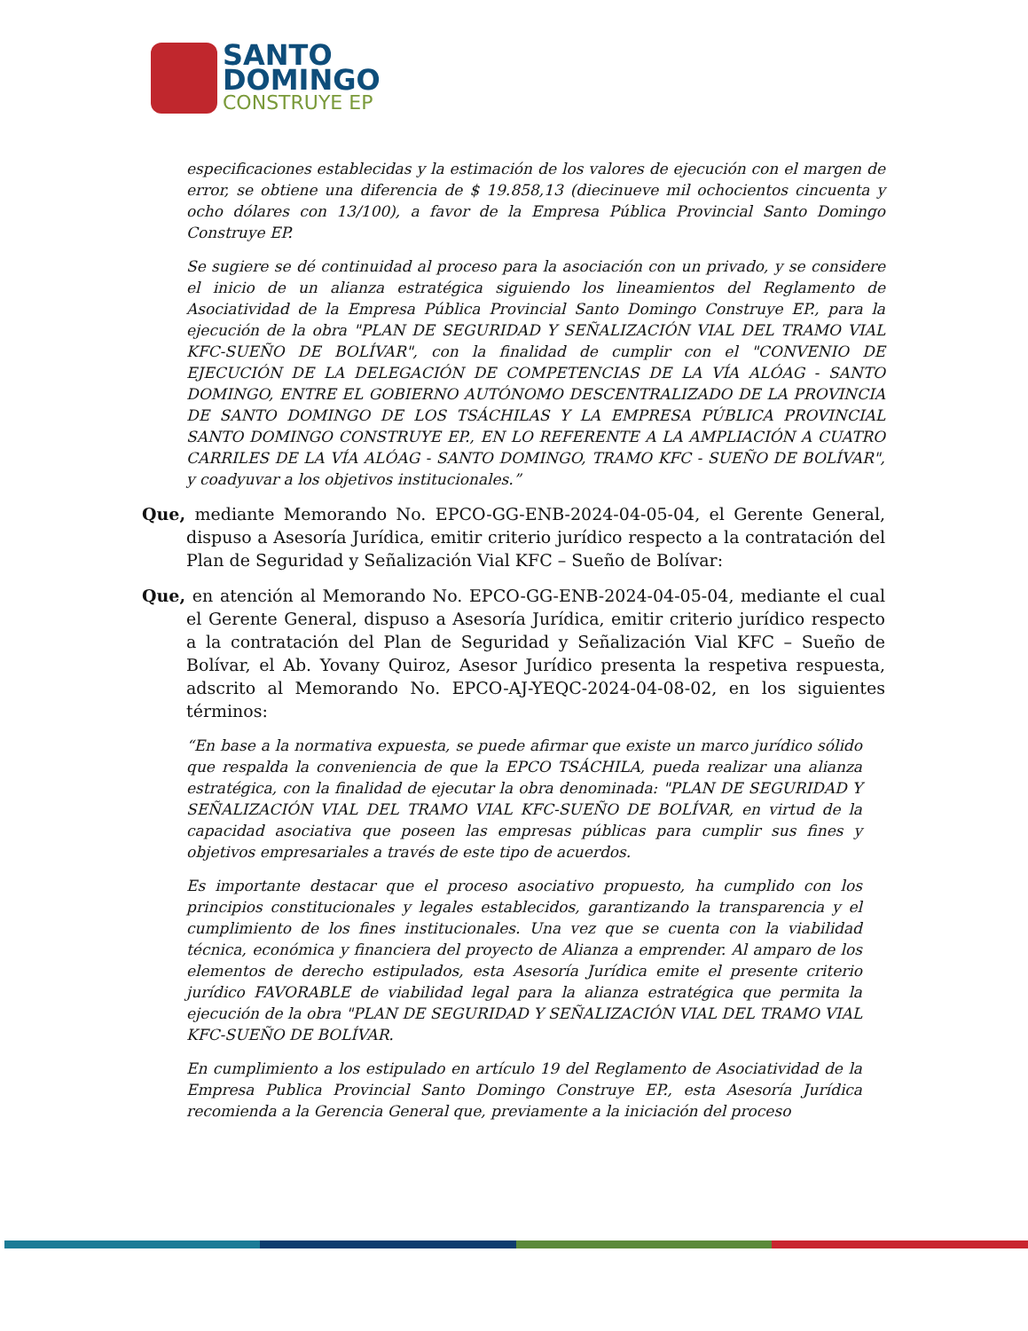SANTO
DOMINGO
CONSTRUYE EP
especificaciones establecidas y la estimación de los valores de ejecución con el margen de error, se obtiene una diferencia de $ 19.858,13 (diecinueve mil ochocientos cincuenta y ocho dólares con 13/100), a favor de la Empresa Pública Provincial Santo Domingo Construye EP.
Se sugiere se dé continuidad al proceso para la asociación con un privado, y se considere el inicio de un alianza estratégica siguiendo los lineamientos del Reglamento de Asociatividad de la Empresa Pública Provincial Santo Domingo Construye EP., para la ejecución de la obra "PLAN DE SEGURIDAD Y SEÑALIZACIÓN VIAL DEL TRAMO VIAL KFC-SUEÑO DE BOLÍVAR", con la finalidad de cumplir con el "CONVENIO DE EJECUCIÓN DE LA DELEGACIÓN DE COMPETENCIAS DE LA VÍA ALÓAG - SANTO DOMINGO, ENTRE EL GOBIERNO AUTÓNOMO DESCENTRALIZADO DE LA PROVINCIA DE SANTO DOMINGO DE LOS TSÁCHILAS Y LA EMPRESA PÚBLICA PROVINCIAL SANTO DOMINGO CONSTRUYE EP., EN LO REFERENTE A LA AMPLIACIÓN A CUATRO CARRILES DE LA VÍA ALÓAG - SANTO DOMINGO, TRAMO KFC - SUEÑO DE BOLÍVAR", y coadyuvar a los objetivos institucionales.”
Que, mediante Memorando No. EPCO-GG-ENB-2024-04-05-04, el Gerente General, dispuso a Asesoría Jurídica, emitir criterio jurídico respecto a la contratación del Plan de Seguridad y Señalización Vial KFC – Sueño de Bolívar:
Que, en atención al Memorando No. EPCO-GG-ENB-2024-04-05-04, mediante el cual el Gerente General, dispuso a Asesoría Jurídica, emitir criterio jurídico respecto a la contratación del Plan de Seguridad y Señalización Vial KFC – Sueño de Bolívar, el Ab. Yovany Quiroz, Asesor Jurídico presenta la respetiva respuesta, adscrito al Memorando No. EPCO-AJ-YEQC-2024-04-08-02, en los siguientes términos:
“En base a la normativa expuesta, se puede afirmar que existe un marco jurídico sólido que respalda la conveniencia de que la EPCO TSÁCHILA, pueda realizar una alianza estratégica, con la finalidad de ejecutar la obra denominada: "PLAN DE SEGURIDAD Y SEÑALIZACIÓN VIAL DEL TRAMO VIAL KFC-SUEÑO DE BOLÍVAR, en virtud de la capacidad asociativa que poseen las empresas públicas para cumplir sus fines y objetivos empresariales a través de este tipo de acuerdos.
Es importante destacar que el proceso asociativo propuesto, ha cumplido con los principios constitucionales y legales establecidos, garantizando la transparencia y el cumplimiento de los fines institucionales. Una vez que se cuenta con la viabilidad técnica, económica y financiera del proyecto de Alianza a emprender. Al amparo de los elementos de derecho estipulados, esta Asesoría Jurídica emite el presente criterio jurídico FAVORABLE de viabilidad legal para la alianza estratégica que permita la ejecución de la obra "PLAN DE SEGURIDAD Y SEÑALIZACIÓN VIAL DEL TRAMO VIAL KFC-SUEÑO DE BOLÍVAR.
En cumplimiento a los estipulado en artículo 19 del Reglamento de Asociatividad de la Empresa Publica Provincial Santo Domingo Construye EP., esta Asesoría Jurídica recomienda a la Gerencia General que, previamente a la iniciación del proceso